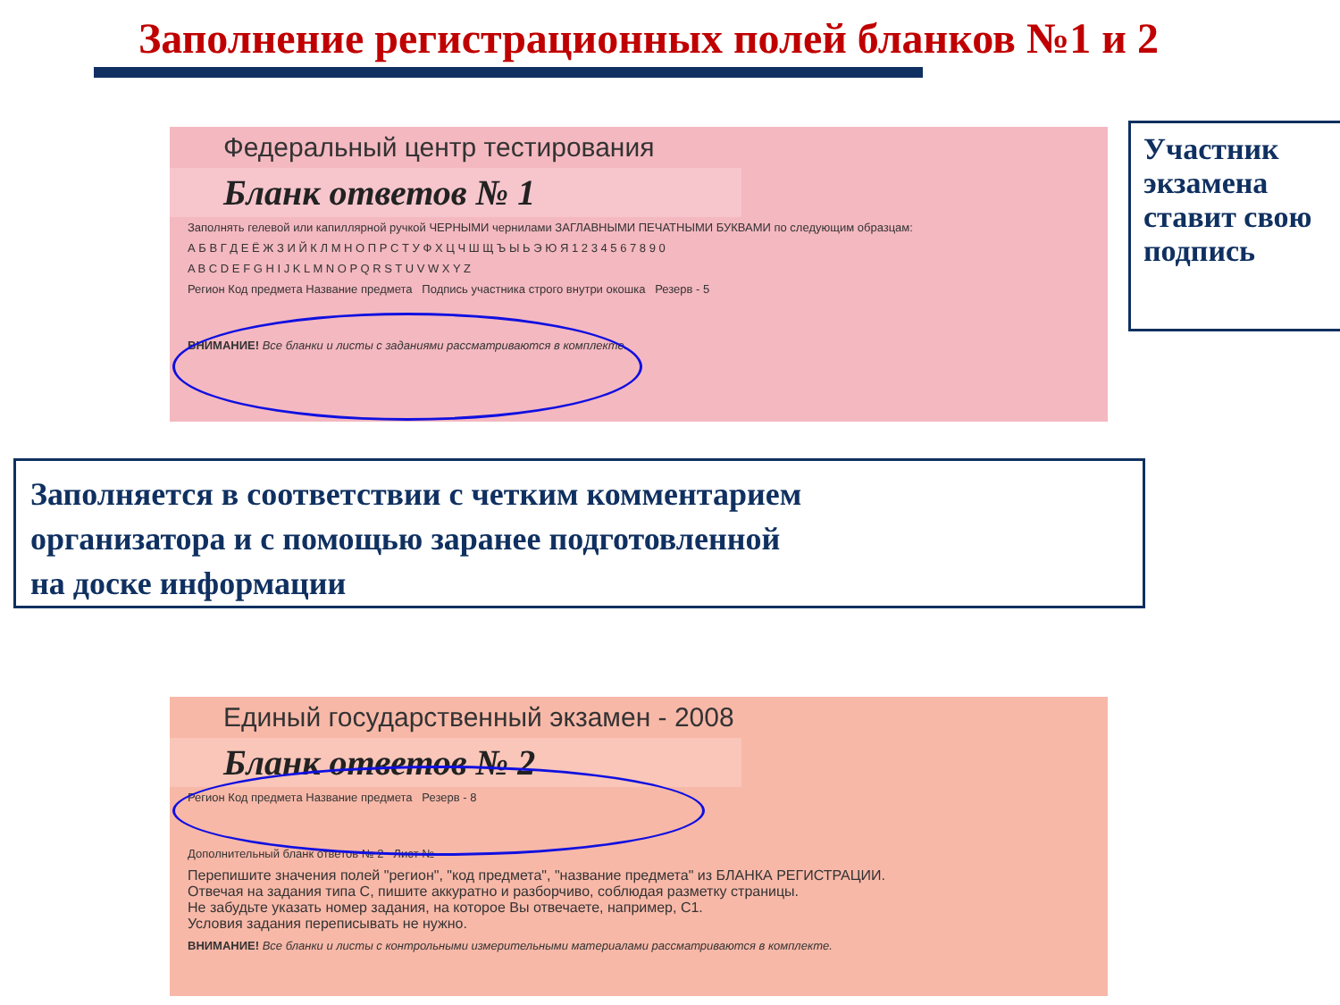Заполнение регистрационных полей бланков №1 и 2
Федеральный центр тестирования
Бланк ответов № 1
Заполнять гелевой или капиллярной ручкой ЧЕРНЫМИ чернилами ЗАГЛАВНЫМИ ПЕЧАТНЫМИ БУКВАМИ по следующим образцам:
А Б В Г Д Е Ё Ж З И Й К Л М Н О П Р С Т У Ф Х Ц Ч Ш Щ Ъ Ы Ь Э Ю Я 1 2 3 4 5 6 7 8 9 0
A B C D E F G H I J K L M N O P Q R S T U V W X Y Z
Регион Код предмета Название предмета Подпись участника строго внутри окошка Резерв - 5
ВНИМАНИЕ! Все бланки и листы с заданиями рассматриваются в комплекте.
Участник экзамена ставит свою подпись
Заполняется в соответствии с четким комментарием
организатора и с помощью заранее подготовленной
на доске информации
Единый государственный экзамен - 2008
Бланк ответов № 2
Регион Код предмета Название предмета Резерв - 8
Дополнительный бланк ответов № 2 Лист №
Перепишите значения полей "регион", "код предмета", "название предмета" из БЛАНКА РЕГИСТРАЦИИ.
Отвечая на задания типа С, пишите аккуратно и разборчиво, соблюдая разметку страницы.
Не забудьте указать номер задания, на которое Вы отвечаете, например, С1.
Условия задания переписывать не нужно.
ВНИМАНИЕ! Все бланки и листы с контрольными измерительными материалами рассматриваются в комплекте.